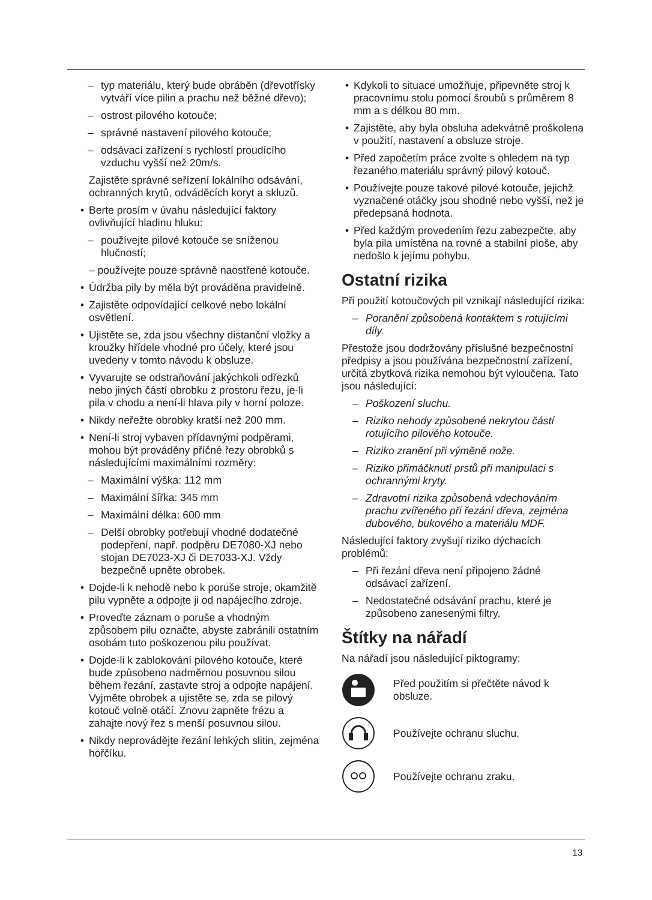– typ materiálu, který bude obráběn (dřevotřísky vytváří více pilin a prachu než běžné dřevo);
– ostrost pilového kotouče;
– správné nastavení pilového kotouče;
– odsávací zařízení s rychlostí proudícího vzduchu vyšší než 20m/s.
Zajistěte správné seřízení lokálního odsávání, ochranných krytů, odváděcích koryt a skluzů.
• Berte prosím v úvahu následující faktory ovlivňující hladinu hluku:
– používejte pilové kotouče se sníženou hlučností;
– používejte pouze správně naostřené kotouče.
• Údržba pily by měla být prováděna pravidelně.
• Zajistěte odpovídající celkové nebo lokální osvětlení.
• Ujistěte se, zda jsou všechny distanční vložky a kroužky hřídele vhodné pro účely, které jsou uvedeny v tomto návodu k obsluze.
• Vyvarujte se odstraňování jakýchkoli odřezků nebo jiných částí obrobku z prostoru řezu, je-li pila v chodu a není-li hlava pily v horní poloze.
• Nikdy neřežte obrobky kratší než 200 mm.
• Není-li stroj vybaven přídavnými podpěrami, mohou být prováděny příčné řezy obrobků s následujícími maximálními rozměry:
– Maximální výška: 112 mm
– Maximální šířka: 345 mm
– Maximální délka: 600 mm
– Delší obrobky potřebují vhodné dodatečné podepření, např. podpěru DE7080-XJ nebo stojan DE7023-XJ či DE7033-XJ. Vždy bezpečně upněte obrobek.
• Dojde-li k nehodě nebo k poruše stroje, okamžitě pilu vypněte a odpojte ji od napájecího zdroje.
• Proveďte záznam o poruše a vhodným způsobem pilu označte, abyste zabránili ostatním osobám tuto poškozenou pilu používat.
• Dojde-li k zablokování pilového kotouče, které bude způsobeno nadměrnou posuvnou silou během řezání, zastavte stroj a odpojte napájení. Vyjměte obrobek a ujistěte se, zda se pilový kotouč volně otáčí. Znovu zapněte frézu a zahajte nový řez s menší posuvnou silou.
• Nikdy neprovádějte řezání lehkých slitin, zejména hořčíku.
• Kdykoli to situace umožňuje, připevněte stroj k pracovnímu stolu pomocí šroubů s průměrem 8 mm a s délkou 80 mm.
• Zajistěte, aby byla obsluha adekvátně proškolena v použití, nastavení a obsluze stroje.
• Před započetím práce zvolte s ohledem na typ řezaného materiálu správný pilový kotouč.
• Používejte pouze takové pilové kotouče, jejichž vyznačené otáčky jsou shodné nebo vyšší, než je předepsaná hodnota.
• Před každým provedením řezu zabezpečte, aby byla pila umístěna na rovné a stabilní ploše, aby nedošlo k jejímu pohybu.
Ostatní rizika
Při použití kotoučových pil vznikají následující rizika:
– Poranění způsobená kontaktem s rotujícími díly.
Přestože jsou dodržovány příslušné bezpečnostní předpisy a jsou používána bezpečnostní zařízení, určitá zbytková rizika nemohou být vyloučena. Tato jsou následující:
– Poškození sluchu.
– Riziko nehody způsobené nekrytou částí rotujícího pilového kotouče.
– Riziko zranění při výměně nože.
– Riziko přimáčknutí prstů při manipulaci s ochrannými kryty.
– Zdravotní rizika způsobená vdechováním prachu zvířeného při řezání dřeva, zejména dubového, bukového a materiálu MDF.
Následující faktory zvyšují riziko dýchacích problémů:
– Při řezání dřeva není připojeno žádné odsávací zařízení.
– Nedostatečné odsávání prachu, které je způsobeno zanesenými filtry.
Štítky na nářadí
Na nářadí jsou následující piktogramy:
Před použitím si přečtěte návod k obsluze.
Používejte ochranu sluchu.
Používejte ochranu zraku.
13